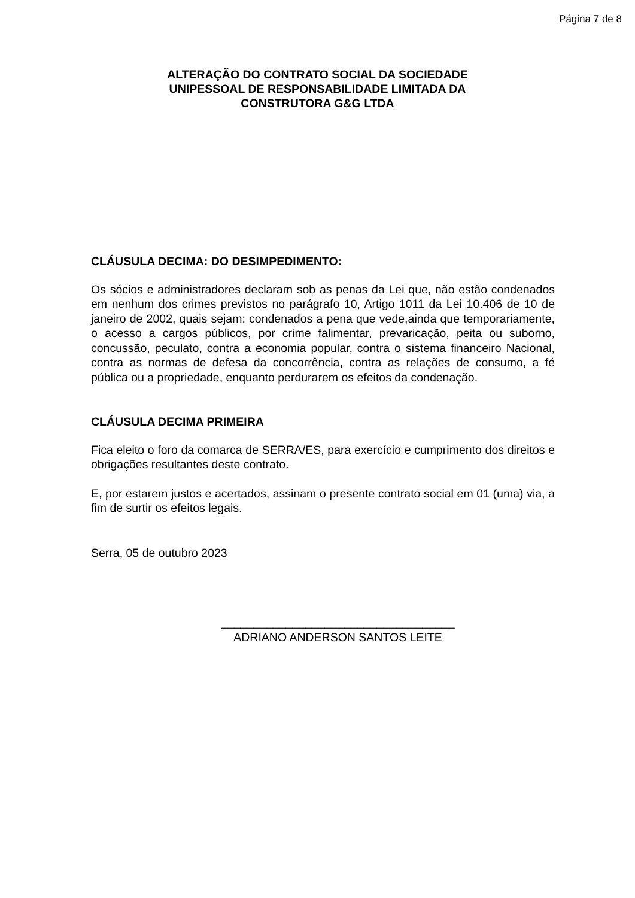Página 7 de 8
ALTERAÇÃO DO CONTRATO SOCIAL DA SOCIEDADE
UNIPESSOAL DE RESPONSABILIDADE LIMITADA DA
CONSTRUTORA G&G LTDA
CLÁUSULA DECIMA: DO DESIMPEDIMENTO:
Os sócios e administradores declaram sob as penas da Lei que, não estão condenados em nenhum dos crimes previstos no parágrafo 10, Artigo 1011 da Lei 10.406 de 10 de janeiro de 2002, quais sejam: condenados a pena que vede,ainda que temporariamente, o acesso a cargos públicos, por crime falimentar, prevaricação, peita ou suborno, concussão, peculato, contra a economia popular, contra o sistema financeiro Nacional, contra as normas de defesa da concorrência, contra as relações de consumo, a fé pública ou a propriedade, enquanto perdurarem os efeitos da condenação.
CLÁUSULA DECIMA PRIMEIRA
Fica eleito o foro da comarca de SERRA/ES, para exercício e cumprimento dos direitos e obrigações resultantes deste contrato.
E, por estarem justos e acertados, assinam o presente contrato social em 01 (uma) via, a fim de surtir os efeitos legais.
Serra, 05 de outubro 2023
____________________________________
ADRIANO ANDERSON SANTOS LEITE